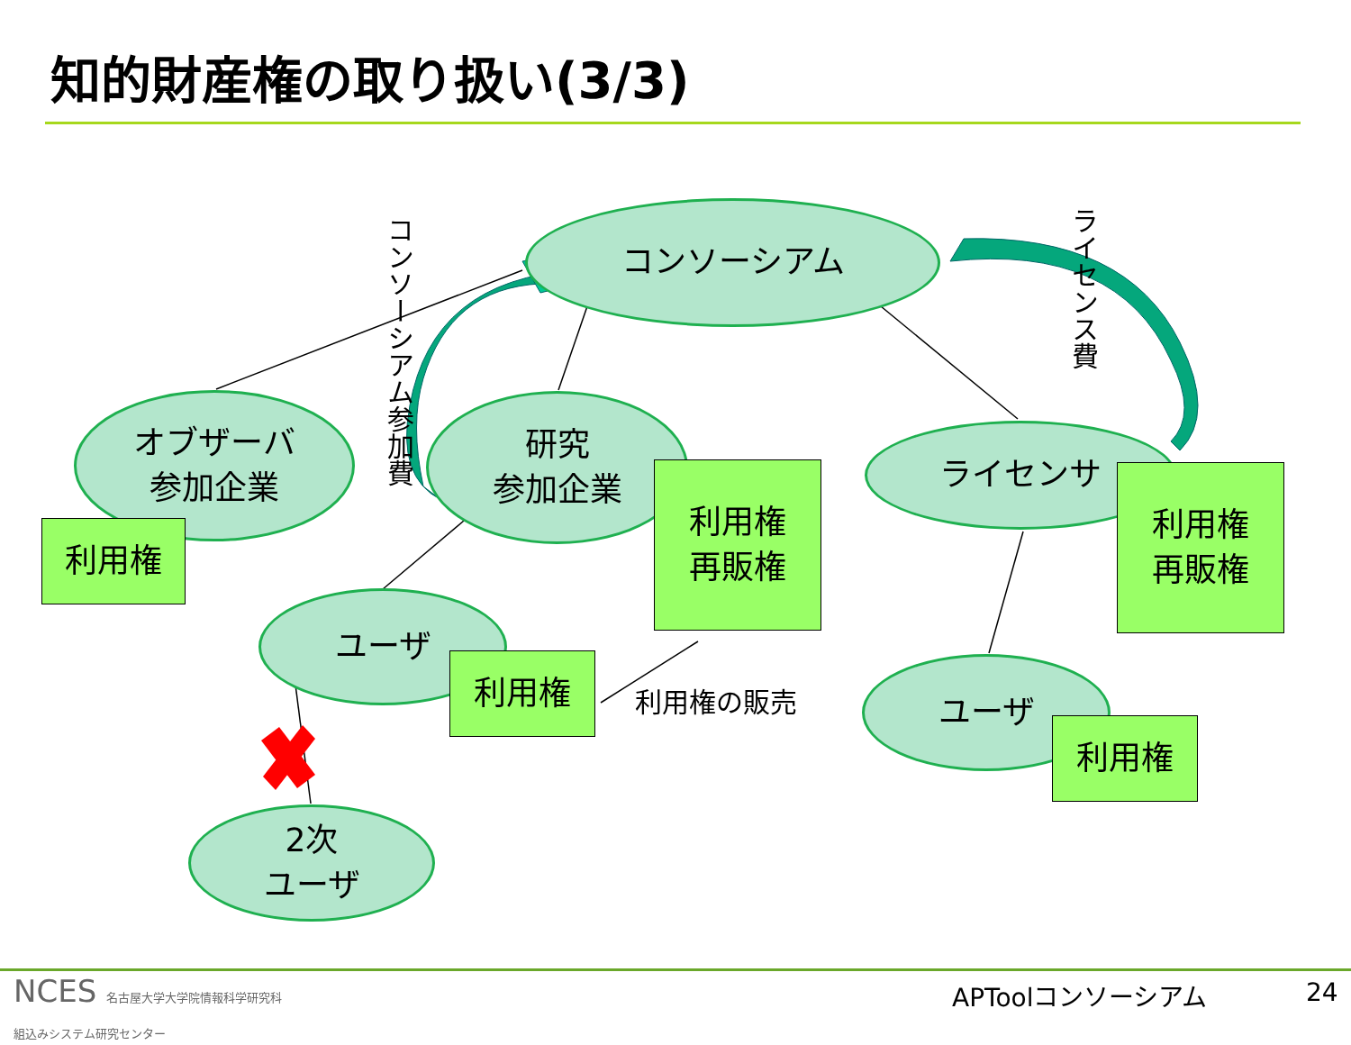知的財産権の取り扱い(3/3)
コンソーシアム
オブザーバ
参加企業
研究
参加企業
ライセンサ
ユーザ
ユーザ
2次
ユーザ
利用権
利用権
再販権
利用権
再販権
利用権
利用権
利用権の販売
コンソーシアム参加費
ライセンス費
NCES 名古屋大学大学院情報科学研究科
組込みシステム研究センター
APToolコンソーシアム 24